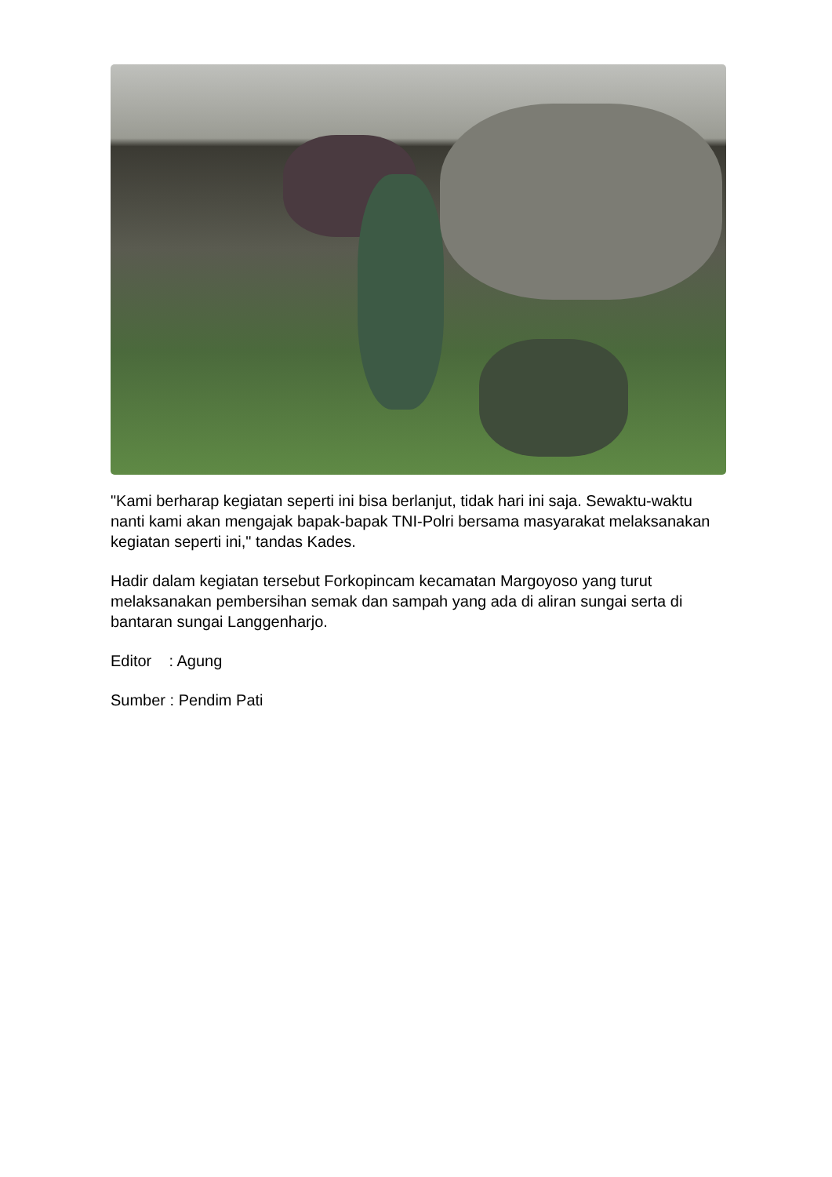"Kami berharap kegiatan seperti ini bisa berlanjut, tidak hari ini saja. Sewaktu-waktu nanti kami akan mengajak bapak-bapak TNI-Polri bersama masyarakat melaksanakan kegiatan seperti ini," tandas Kades.
Hadir dalam kegiatan tersebut Forkopincam kecamatan Margoyoso yang turut melaksanakan pembersihan semak dan sampah yang ada di aliran sungai serta di bantaran sungai Langgenharjo.
Editor : Agung
Sumber : Pendim Pati